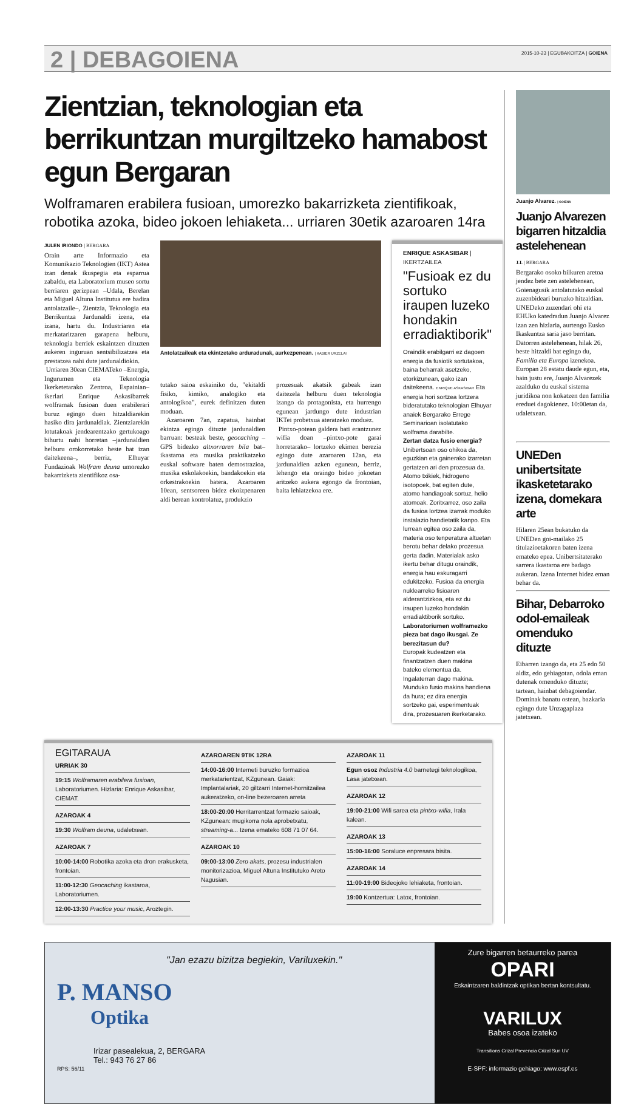2 | DEBAGOIENA
2015-10-23 | EGUBAKOITZA | GOIENA
Zientzian, teknologian eta berrikuntzan murgiltzeko hamabost egun Bergaran
Wolframaren erabilera fusioan, umorezko bakarrizketa zientifikoak, robotika azoka, bideo jokoen lehiaketa... urriaren 30etik azaroaren 14ra
JULEN IRIONDO | BERGARA
Orain arte Informazio eta Komunikazio Teknologien (IKT) Astea izan denak ikuspegia eta esparrua zabaldu, eta Laboratorium museo sortu berriaren gerizpean –Udala, Berelan eta Miguel Altuna Institutua ere badira antolatzaile–, Zientzia, Teknologia eta Berrikuntza Jardunaldi izena, eta izana, hartu du. Industriaren eta merkataritzaren garapena helburu, teknologia berriek eskaintzen dituzten aukeren inguruan sentsibilizatzea eta prestatzea nahi dute jardunaldiokin.
Urriaren 30ean CIEMATeko –Energia, Ingurumen eta Teknologia Ikerketetarako Zentroa, Espainian– ikerlari Enrique Askasibarrek wolframak fusioan duen erabilerari buruz egingo duen hitzaldiarekin hasiko dira jardunaldiak. Zientziarekin lotutakoak jendearentzako gertukoago bihurtu nahi horretan –jardunaldien helburu orokorretako beste bat izan daitekeena–, berriz, Elhuyar Fundazioak Wolfram deuna umorezko bakarrizketa zientifikoz osa-
Antolatzaileak eta ekintzetako arduradunak, aurkezpenean. | XABIER URZELAI
tutako saioa eskainiko du, "ekitaldi fisiko, kimiko, analogiko eta antologikoa", eurek definitzen duten moduan.
Azaroaren 7an, zapatua, hainbat ekintza egingo dituzte jardunaldien barruan: besteak beste, geocaching –GPS bidezko altxorraren bila bat– ikastaroa eta musika praktikatzeko euskal software baten demostrazioa, musika eskolakoekin, bandakoekin eta orkestrakoekin batera. Azaroaren 10ean, sentsoreen bidez ekoizpenaren aldi berean kontrolatuz, produkzio
prozesuak akatsik gabeak izan daitezela helburu duen teknologia izango da protagonista, eta hurrengo egunean jardungo dute industrian IKTei probetxua ateratzeko moduez.
Pintxo-potean galdera bati erantzunez wifia doan –pintxo-pote garai horretarako– lortzeko ekimen berezia egingo dute azaroaren 12an, eta jardunaldien azken egunean, berriz, lehengo eta oraingo bideo jokoetan aritzeko aukera egongo da frontoian, baita lehiatzekoa ere.
ENRIQUE ASKASIBAR |
IKERTZAILEA
"Fusioak ez du sortuko iraupen luzeko hondakin erradiaktiborik"
Oraindik erabilgarri ez dagoen energia da fusiotik sortutakoa, baina beharrak asetzeko, etorkizunean, gako izan daitekeena. ENRIQUE ASKASIBAR Eta energia hori sortzea lortzera bideratutako teknologian Elhuyar anaiek Bergarako Errege Seminarioan isolatutako wolframa darabilte.
Zertan datza fusio energia?
Unibertsoan oso ohikoa da, eguzkian eta gainerako izarretan gertatzen ari den prozesua da. Atomo txikiek, hidrogeno isotopoek, bat egiten dute, atomo handiagoak sortuz, helio atomoak. Zoritxarrez, oso zaila da fusioa lortzea izarrak moduko instalazio handietatik kanpo. Eta lurrean egitea oso zaila da, materia oso tenperatura altuetan berotu behar delako prozesua gerta dadin. Materialak asko ikertu behar ditugu oraindik, energia hau eskuragarri edukitzeko. Fusioa da energia nuklearreko fisioaren alderantzizkoa, eta ez du iraupen luzeko hondakin erradiaktiborik sortuko.
Laboratoriumen wolframezko pieza bat dago ikusgai. Ze berezitasun du?
Europak kudeatzen eta finantzatzen duen makina bateko elementua da. Ingalaterran dago makina. Munduko fusio makina handiena da hura; ez dira energia sortzeko gai, esperimentuak dira, prozesuaren ikerketarako.
EGITARAUA
URRIAK 30
19:15 Wolframaren erabilera fusioan, Laboratoriumen. Hizlaria: Enrique Askasibar, CIEMAT.
AZAROAK 4
19:30 Wolfram deuna, udaletxean.
AZAROAK 7
10:00-14:00 Robotika azoka eta dron erakusketa, frontoian.
11:00-12:30 Geocaching ikastaroa, Laboratoriumen.
12:00-13:30 Practice your music, Aroztegin.
AZAROAREN 9TIK 12RA
14:00-16:00 Interneti buruzko formazioa merkatarientzat, KZgunean. Gaiak: Implantalariak, 20 giltzarri Internet-hornitzailea aukeratzeko, on-line bezeroaren arreta
18:00-20:00 Herritarrentzat formazio saioak, KZgunean: mugikorra nola aprobetxatu, streaming-a... Izena emateko 608 71 07 64.
AZAROAK 10
09:00-13:00 Zero akats, prozesu industrialen monitorizazioa, Miguel Altuna Institutuko Areto Nagusian.
AZAROAK 11
Egun osoz Industria 4.0 barnetegi teknologikoa, Lasa jatetxean.
AZAROAK 12
19:00-21:00 Wifi sarea eta pintxo-wifia, Irala kalean.
AZAROAK 13
15:00-16:00 Soraluce enpresara bisita.
AZAROAK 14
11:00-19:00 Bideojoko lehiaketa, frontoian.
19:00 Kontzertua: Latox, frontoian.
Juanjo Alvarez. | GOIENA
Juanjo Alvarezen bigarren hitzaldia astelehenean
J.I. | BERGARA
Bergarako osoko bilkuren aretoa jendez bete zen astelehenean, Goienagusik antolatutako euskal zuzenbideari buruzko hitzaldian. UNEDeko zuzendari ohi eta EHUko katedradun Juanjo Alvarez izan zen hizlaria, aurtengo Eusko Ikaskuntza saria jaso berritan. Datorren astelehenean, hilak 26, beste hitzaldi bat egingo du, Familia eta Europa izenekoa. Europan 28 estatu daude egun, eta, hain justu ere, Juanjo Alvarezek azalduko du euskal sistema juridikoa non kokatzen den familia ereduei dagokienez. 10:00etan da, udaletxean.
UNEDen unibertsitate ikasketetarako izena, domekara arte
Hilaren 25ean bukatuko da UNEDen goi-mailako 25 titulazioetakoren baten izena emateko epea. Unibertsitaterako sarrera ikastaroa ere badago aukeran. Izena Internet bidez eman behar da.
Bihar, Debarroko odol-emaileak omenduko dituzte
Eibarren izango da, eta 25 edo 50 aldiz, edo gehiagotan, odola eman dutenak omenduko dituzte; tartean, hainbat debagoiendar. Dominak banatu ostean, bazkaria egingo dute Unzagaplaza jatetxean.
"Jan ezazu bizitza begiekin, Variluxekin."
P. MANSO
Optika
Irizar pasealekua, 2, BERGARA
Tel.: 943 76 27 86
RPS: 56/11
Zure bigarren betaurreko parea
OPARI
Eskaintzaren baldintzak optikan bertan kontsultatu.
VARILUX
Babes osoa izateko
Transitions Crizal Prevencia Crizal Sun UV
E-SPF: informazio gehiago: www.espf.es